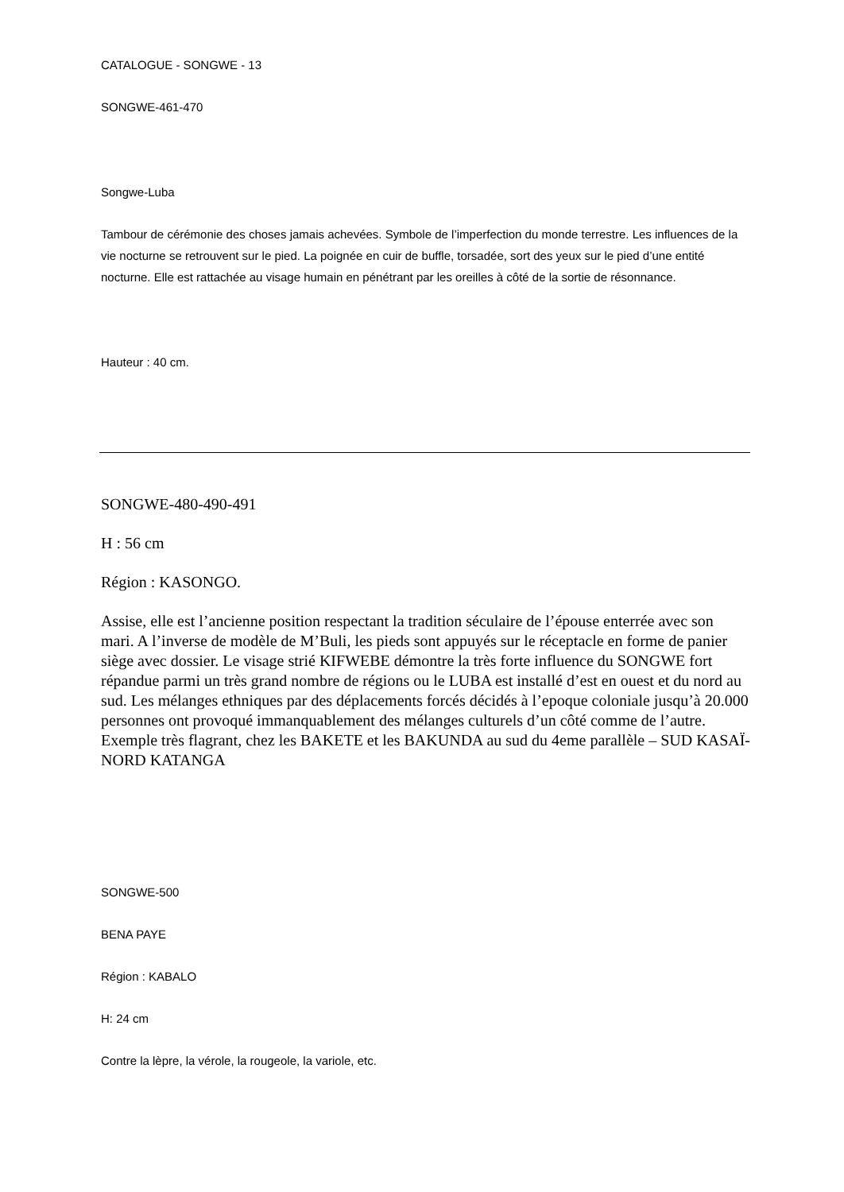CATALOGUE - SONGWE - 13
SONGWE-461-470
Songwe-Luba
Tambour de cérémonie des choses jamais achevées. Symbole de l’imperfection du monde terrestre. Les influences de la vie nocturne se retrouvent sur le pied. La poignée en cuir de buffle, torsadée, sort des yeux sur le pied d’une entité nocturne. Elle est rattachée au visage humain en pénétrant par les oreilles à côté de la sortie de résonnance.
Hauteur : 40 cm.
SONGWE-480-490-491
H : 56 cm
Région : KASONGO.
Assise, elle est l’ancienne position respectant la tradition séculaire de l’épouse enterrée avec son mari. A l’inverse de modèle de M’Buli, les pieds sont appuyés sur le réceptacle en forme de panier siège avec dossier. Le visage strié KIFWEBE démontre la très forte influence du SONGWE fort répandue parmi un très grand nombre de régions ou le LUBA est installé d’est en ouest et du nord au sud. Les mélanges ethniques par des déplacements forcés décidés à l’epoque coloniale jusqu’à 20.000 personnes ont provoqué immanquablement des mélanges culturels d’un côté comme de l’autre. Exemple très flagrant, chez les BAKETE et les BAKUNDA au sud du 4eme parallèle – SUD KASAÏ-NORD KATANGA
SONGWE-500
BENA PAYE
Région : KABALO
H: 24 cm
Contre la lèpre, la vérole, la rougeole, la variole, etc.